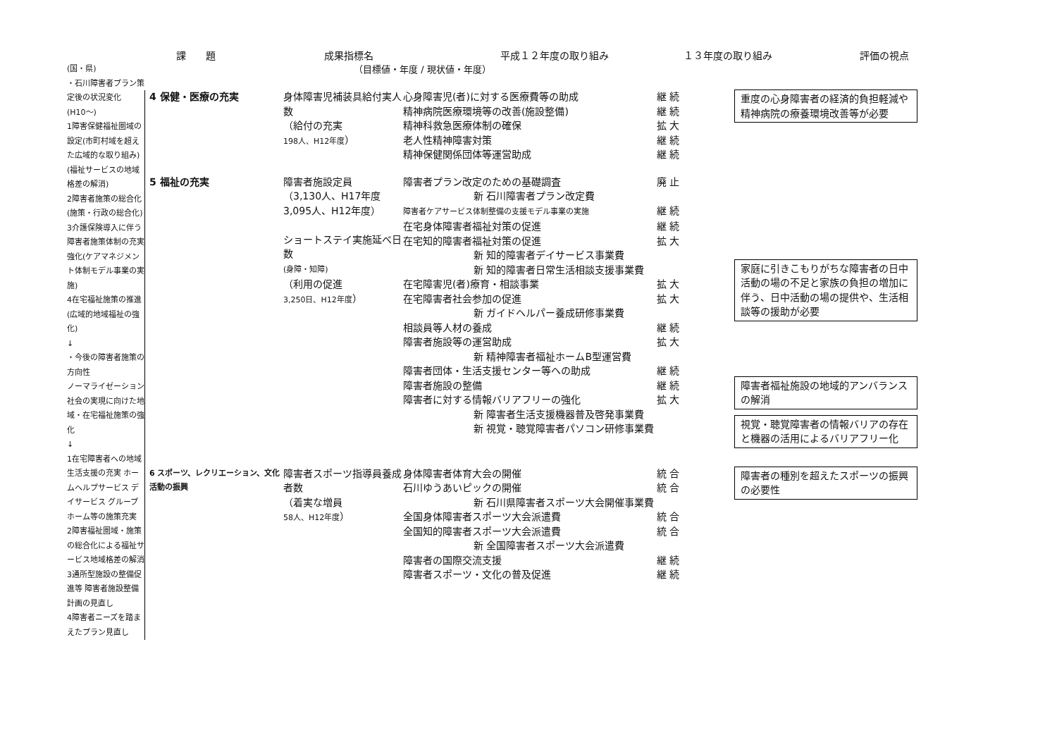課　　題
成果指標名
平成１２年度の取り組み
１３年度の取り組み
評価の視点
(国・県)
・石川障害者プラン策定後の状況変化
(H10～)
1障害保健福祉圏域の設定(市町村域を超えた広域的な取り組み)(福祉サービスの地域格差の解消)
2障害者施策の総合化(施策・行政の総合化)
3介護保険導入に伴う障害者施策体制の充実強化(ケアマネジメント体制モデル事業の実施)
4在宅福祉施策の推進(広域的地域福祉の強化)
↓
・今後の障害者施策の方向性
ノーマライゼーション社会の実現に向けた地域・在宅福祉施策の強化
↓
1在宅障害者への地域生活支援の充実 ホームヘルプサービス デイサービス グループホーム等の施策充実
2障害福祉圏域・施策の総合化による福祉サービス地域格差の解消
3通所型施設の整備促進等 障害者施設整備計画の見直し
4障害者ニーズを踏まえたプラン見直し
（目標値・年度 / 現状値・年度）
4 保健・医療の充実
身体障害児補装具給付実人数
（給付の充実
198人、H12年度）
心身障害児(者)に対する医療費等の助成 継 続
精神病院医療環境等の改善(施設整備) 継 続
精神科救急医療体制の確保 拡 大
老人性精神障害対策 継 続
精神保健関係団体等運営助成 継 続
重度の心身障害者の経済的負担軽減や精神病院の療養環境改善等が必要
5 福祉の充実
障害者施設定員
（3,130人、H17年度
3,095人、H12年度）
ショートステイ実施延べ日数
(身障・知障)
（利用の促進
3,250日、H12年度）
障害者プラン改定のための基礎調査 廃 止
新 石川障害者プラン改定費
障害者ケアサービス体制整備の支援モデル事業の実施 継 続
在宅身体障害者福祉対策の促進 継 続
在宅知的障害者福祉対策の促進 拡 大
新 知的障害者デイサービス事業費
新 知的障害者日常生活相談支援事業費
在宅障害児(者)療育・相談事業 拡 大
在宅障害者社会参加の促進 拡 大
新 ガイドヘルパー養成研修事業費
相談員等人材の養成 継 続
障害者施設等の運営助成 拡 大
新 精神障害者福祉ホームB型運営費
障害者団体・生活支援センター等への助成 継 続
障害者施設の整備 継 続
障害者に対する情報バリアフリーの強化 拡 大
新 障害者生活支援機器普及啓発事業費
新 視覚・聴覚障害者パソコン研修事業費
家庭に引きこもりがちな障害者の日中活動の場の不足と家族の負担の増加に伴う、日中活動の場の提供や、生活相談等の援助が必要
障害者福祉施設の地域的アンバランスの解消
視覚・聴覚障害者の情報バリアの存在と機器の活用によるバリアフリー化
6 スポーツ、レクリエーション、文化活動の振興
障害者スポーツ指導員養成者数
（着実な増員
58人、H12年度）
身体障害者体育大会の開催 統 合
石川ゆうあいピックの開催 統 合
新 石川県障害者スポーツ大会開催事業費
全国身体障害者スポーツ大会派遣費 統 合
全国知的障害者スポーツ大会派遣費 統 合
新 全国障害者スポーツ大会派遣費
障害者の国際交流支援 継 続
障害者スポーツ・文化の普及促進 継 続
障害者の種別を超えたスポーツの振興の必要性